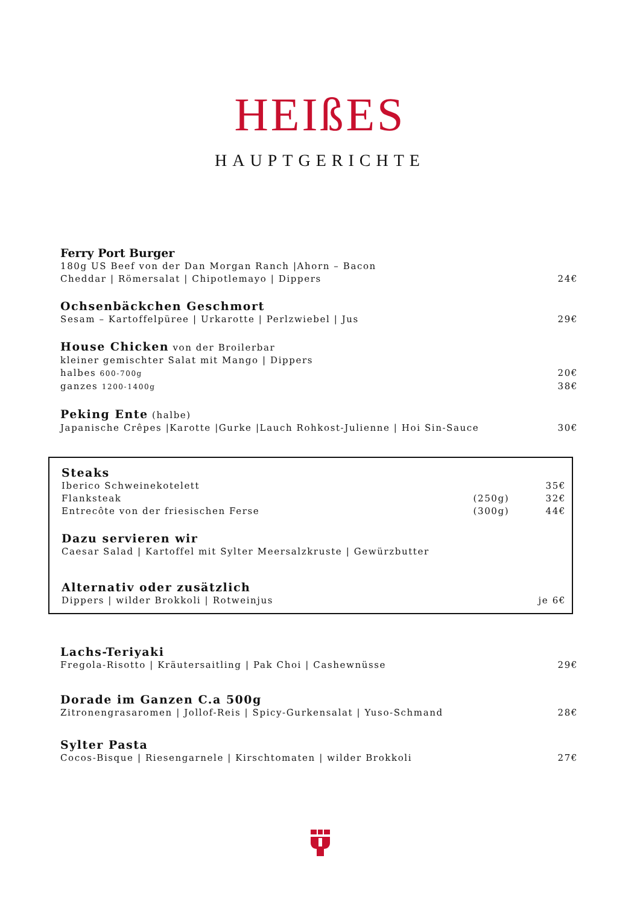HEIßES
HAUPTGERICHTE
Ferry Port Burger
180g US Beef von der Dan Morgan Ranch |Ahorn – Bacon
Cheddar | Römersalat | Chipotlemayo | Dippers 24€
Ochsenbäckchen Geschmort
Sesam – Kartoffelpüree | Urkarotte | Perlzwiebel | Jus 29€
House Chicken von der Broilerbar
kleiner gemischter Salat mit Mango | Dippers
halbes 600-700g 20€
ganzes 1200-1400g 38€
Peking Ente (halbe)
Japanische Crêpes |Karotte |Gurke |Lauch Rohkost-Julienne | Hoi Sin-Sauce 30€
Steaks
Iberico Schweinekotelett 35€
Flanksteak (250g) 32€
Entrecôte von der friesischen Ferse (300g) 44€
Dazu servieren wir
Caesar Salad | Kartoffel mit Sylter Meersalzkruste | Gewürzbutter
Alternativ oder zusätzlich
Dippers | wilder Brokkoli | Rotweinjus je 6€
Lachs-Teriyaki
Fregola-Risotto | Kräutersaitling | Pak Choi | Cashewnüsse 29€
Dorade im Ganzen C.a 500g
Zitronengrasaromen | Jollof-Reis | Spicy-Gurkensalat | Yuso-Schmand 28€
Sylter Pasta
Cocos-Bisque | Riesengarnele | Kirschtomaten | wilder Brokkoli 27€